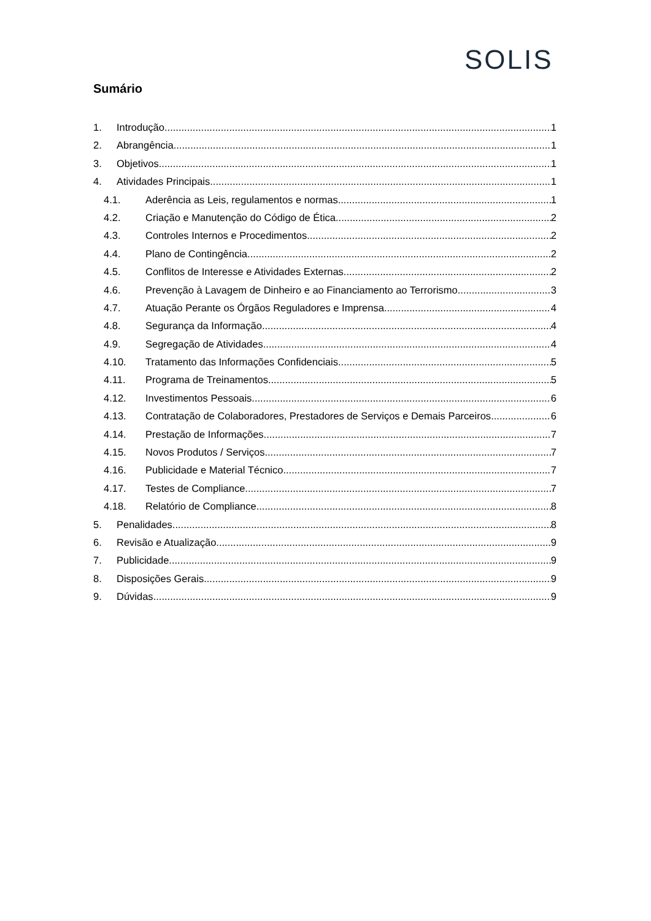SOLIS
Sumário
1. Introdução 1
2. Abrangência 1
3. Objetivos 1
4. Atividades Principais 1
4.1. Aderência as Leis, regulamentos e normas 1
4.2. Criação e Manutenção do Código de Ética 2
4.3. Controles Internos e Procedimentos 2
4.4. Plano de Contingência 2
4.5. Conflitos de Interesse e Atividades Externas 2
4.6. Prevenção à Lavagem de Dinheiro e ao Financiamento ao Terrorismo 3
4.7. Atuação Perante os Órgãos Reguladores e Imprensa 4
4.8. Segurança da Informação 4
4.9. Segregação de Atividades 4
4.10. Tratamento das Informações Confidenciais 5
4.11. Programa de Treinamentos 5
4.12. Investimentos Pessoais 6
4.13. Contratação de Colaboradores, Prestadores de Serviços e Demais Parceiros 6
4.14. Prestação de Informações 7
4.15. Novos Produtos / Serviços 7
4.16. Publicidade e Material Técnico 7
4.17. Testes de Compliance 7
4.18. Relatório de Compliance 8
5. Penalidades 8
6. Revisão e Atualização 9
7. Publicidade 9
8. Disposições Gerais 9
9. Dúvidas 9